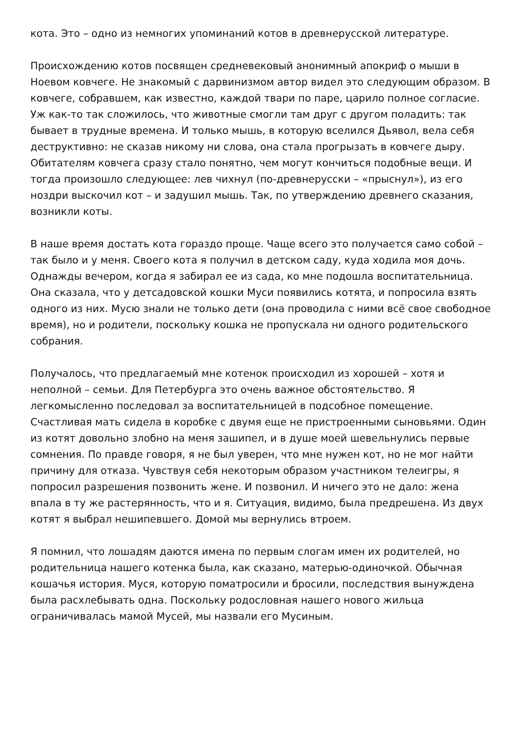кота. Это – одно из немногих упоминаний котов в древнерусской литературе.
Происхождению котов посвящен средневековый анонимный апокриф о мыши в Ноевом ковчеге. Не знакомый с дарвинизмом автор видел это следующим образом. В ковчеге, собравшем, как известно, каждой твари по паре, царило полное согласие. Уж как-то так сложилось, что животные смогли там друг с другом поладить: так бывает в трудные времена. И только мышь, в которую вселился Дьявол, вела себя деструктивно: не сказав никому ни слова, она стала прогрызать в ковчеге дыру. Обитателям ковчега сразу стало понятно, чем могут кончиться подобные вещи. И тогда произошло следующее: лев чихнул (по-древнерусски – «прыснул»), из его ноздри выскочил кот – и задушил мышь. Так, по утверждению древнего сказания, возникли коты.
В наше время достать кота гораздо проще. Чаще всего это получается само собой – так было и у меня. Своего кота я получил в детском саду, куда ходила моя дочь. Однажды вечером, когда я забирал ее из сада, ко мне подошла воспитательница. Она сказала, что у детсадовской кошки Муси появились котята, и попросила взять одного из них. Мусю знали не только дети (она проводила с ними всё свое свободное время), но и родители, поскольку кошка не пропускала ни одного родительского собрания.
Получалось, что предлагаемый мне котенок происходил из хорошей – хотя и неполной – семьи. Для Петербурга это очень важное обстоятельство. Я легкомысленно последовал за воспитательницей в подсобное помещение. Счастливая мать сидела в коробке с двумя еще не пристроенными сыновьями. Один из котят довольно злобно на меня зашипел, и в душе моей шевельнулись первые сомнения. По правде говоря, я не был уверен, что мне нужен кот, но не мог найти причину для отказа. Чувствуя себя некоторым образом участником телеигры, я попросил разрешения позвонить жене. И позвонил. И ничего это не дало: жена впала в ту же растерянность, что и я. Ситуация, видимо, была предрешена. Из двух котят я выбрал нешипевшего. Домой мы вернулись втроем.
Я помнил, что лошадям даются имена по первым слогам имен их родителей, но родительница нашего котенка была, как сказано, матерью-одиночкой. Обычная кошачья история. Муся, которую поматросили и бросили, последствия вынуждена была расхлебывать одна. Поскольку родословная нашего нового жильца ограничивалась мамой Мусей, мы назвали его Мусиным.